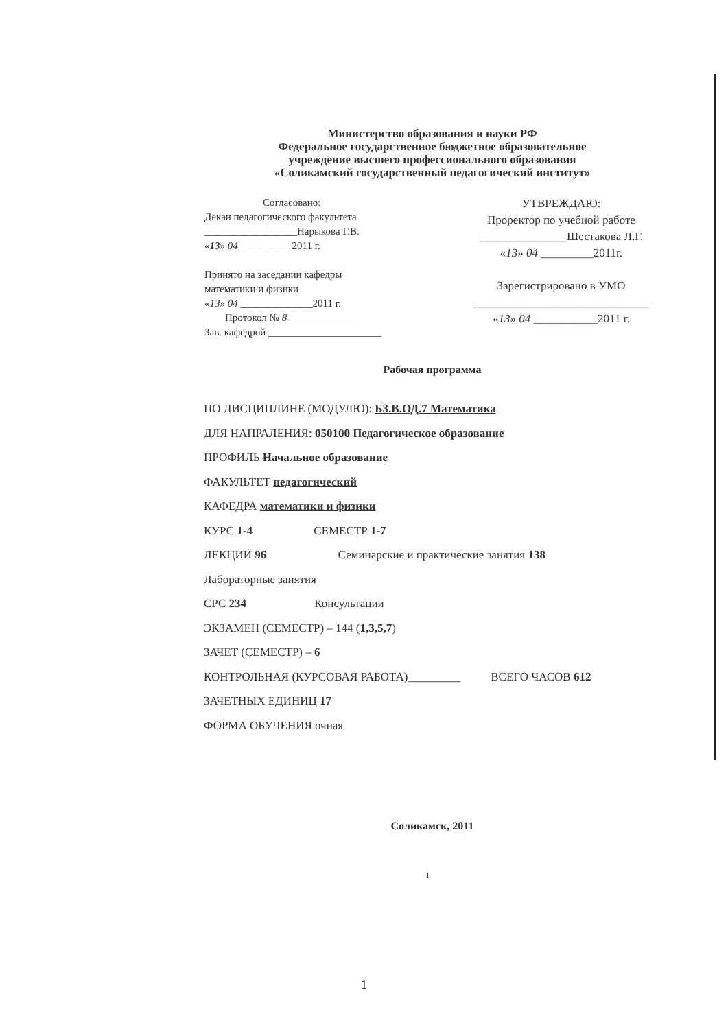Министерство образования и науки РФ
Федеральное государственное бюджетное образовательное
учреждение высшего профессионального образования
«Соликамский государственный педагогический институт»
Согласовано:
Декан педагогического факультета
__________________Нарыкова Г.В.
«13» 04 __________2011 г.
Принято на заседании кафедры
математики и физики
«13» 04 ______________2011 г.
Протокол № 8 ____________
Зав. кафедрой ______________________
УТВРЕЖДАЮ:
Проректор по учебной работе
_______________Шестакова Л.Г.
«13» 04 _________2011г.
Зарегистрировано в УМО
______________________________
«13» 04 ___________2011 г.
Рабочая программа
ПО ДИСЦИПЛИНЕ (МОДУЛЮ): Б3.В.ОД.7 Математика
ДЛЯ НАПРАЛЕНИЯ: 050100 Педагогическое образование
ПРОФИЛЬ Начальное образование
ФАКУЛЬТЕТ педагогический
КАФЕДРА математики и физики
КУРС 1-4 СЕМЕСТР 1-7
ЛЕКЦИИ 96 Семинарские и практические занятия 138
Лабораторные занятия
СРС 234 Консультации
ЭКЗАМЕН (СЕМЕСТР) – 144 (1,3,5,7)
ЗАЧЕТ (СЕМЕСТР) – 6
КОНТРОЛЬНАЯ (КУРСОВАЯ РАБОТА)_________ ВСЕГО ЧАСОВ 612
ЗАЧЕТНЫХ ЕДИНИЦ 17
ФОРМА ОБУЧЕНИЯ очная
Соликамск, 2011
1
1